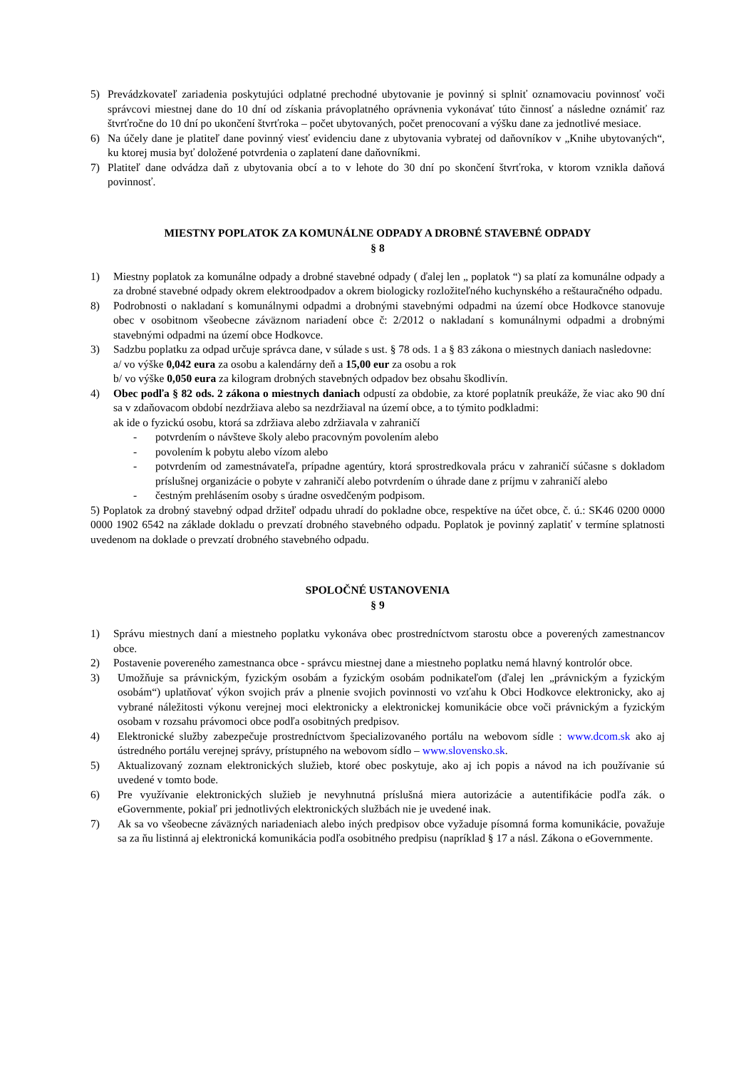5) Prevádzkovateľ zariadenia poskytujúci odplatné prechodné ubytovanie je povinný si splniť oznamovaciu povinnosť voči správcovi miestnej dane do 10 dní od získania právoplatného oprávnenia vykonávať túto činnosť a následne oznámiť raz štvrťročne do 10 dní po ukončení štvrťroka – počet ubytovaných, počet prenocovaní a výšku dane za jednotlivé mesiace.
6) Na účely dane je platiteľ dane povinný viesť evidenciu dane z ubytovania vybratej od daňovníkov v „Knihe ubytovaných“, ku ktorej musia byť doložené potvrdenia o zaplatení dane daňovníkmi.
7) Platiteľ dane odvádza daň z ubytovania obcí a to v lehote do 30 dní po skončení štvrťroka, v ktorom vznikla daňová povinnosť.
MIESTNY POPLATOK ZA KOMUNÁLNE ODPADY A DROBNÉ STAVEBNÉ ODPADY
§ 8
1) Miestny poplatok za komunálne odpady a drobné stavebné odpady ( ďalej len „ poplatok “) sa platí za komunálne odpady a za drobné stavebné odpady okrem elektroodpadov a okrem biologicky rozložiteľného kuchynského a reštauračného odpadu.
8) Podrobnosti o nakladaní s komunálnymi odpadmi a drobnými stavebnými odpadmi na území obce Hodkovce stanovuje obec v osobitnom všeobecne záväznom nariadení obce č: 2/2012 o nakladaní s komunálnymi odpadmi a drobnými stavebnými odpadmi na území obce Hodkovce.
3) Sadzbu poplatku za odpad určuje správca dane, v súlade s ust. § 78 ods. 1 a § 83 zákona o miestnych daniach nasledovne:
a/ vo výške 0,042 eura za osobu a kalendárny deň a 15,00 eur za osobu a rok
b/ vo výške 0,050 eura za kilogram drobných stavebných odpadov bez obsahu škodlivín.
4) Obec podľa § 82 ods. 2 zákona o miestnych daniach odpustí za obdobie, za ktoré poplatník preukáže, že viac ako 90 dní sa v zdaňovacom období nezdržiava alebo sa nezdržiaval na území obce, a to týmito podkladmi:
ak ide o fyzickú osobu, ktorá sa zdržiava alebo zdržiavala v zahraničí
- potvrdením o návšteve školy alebo pracovným povolením alebo
- povolením k pobytu alebo vízom alebo
- potvrdením od zamestnávateľa, prípadne agentúry, ktorá sprostredkovala prácu v zahraničí súčasne s dokladom príslušnej organizácie o pobyte v zahraničí alebo potvrdením o úhrade dane z príjmu v zahraničí alebo
- čestným prehlásením osoby s úradne osvedčeným podpisom.
5) Poplatok za drobný stavebný odpad držiteľ odpadu uhradí do pokladne obce, respektíve na účet obce, č. ú.: SK46 0200 0000 0000 1902 6542 na základe dokladu o prevzatí drobného stavebného odpadu. Poplatok je povinný zaplatiť v termíne splatnosti uvedenom na doklade o prevzatí drobného stavebného odpadu.
SPOLOČNÉ USTANOVENIA
§ 9
1) Správu miestnych daní a miestneho poplatku vykonáva obec prostredníctvom starostu obce a poverených zamestnancov obce.
2) Postavenie povereného zamestnanca obce - správcu miestnej dane a miestneho poplatku nemá hlavný kontrolór obce.
3) Umožňuje sa právnickým, fyzickým osobám a fyzickým osobám podnikateľom (ďalej len „právnickým a fyzickým osobám“) uplatňovať výkon svojich práv a plnenie svojich povinnosti vo vzťahu k Obci Hodkovce elektronicky, ako aj vybrané náležitosti výkonu verejnej moci elektronicky a elektronickej komunikácie obce voči právnickým a fyzickým osobam v rozsahu právomoci obce podľa osobitných predpisov.
4) Elektronické služby zabezpečuje prostredníctvom špecializovaného portálu na webovom sídle : www.dcom.sk ako aj ústredného portálu verejnej správy, prístupného na webovom sídlo – www.slovensko.sk.
5) Aktualizovaný zoznam elektronických služieb, ktoré obec poskytuje, ako aj ich popis a návod na ich používanie sú uvedené v tomto bode.
6) Pre využívanie elektronických služieb je nevyhnutná príslušná miera autorizácie a autentifikácie podľa zák. o eGovernmente, pokiaľ pri jednotlivých elektronických službách nie je uvedené inak.
7) Ak sa vo všeobecne záväzných nariadeniach alebo iných predpisov obce vyžaduje písomná forma komunikácie, považuje sa za ňu listinná aj elektronická komunikácia podľa osobitného predpisu (napríklad § 17 a násl. Zákona o eGovernmente.